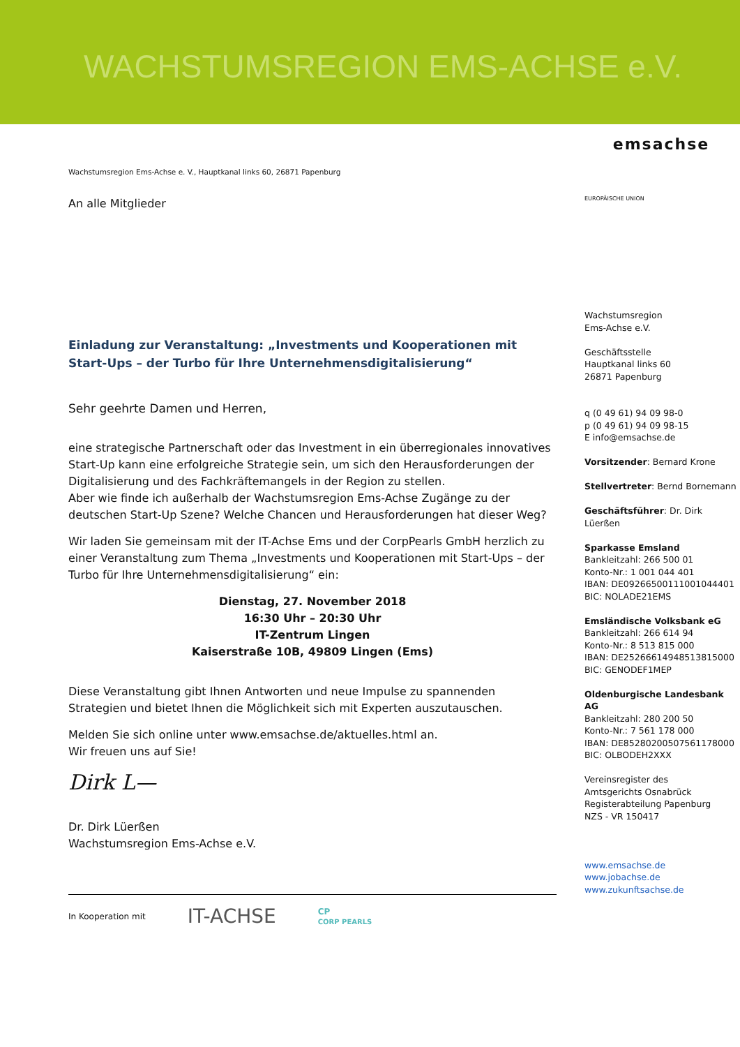WACHSTUMSREGION EMS-ACHSE e.V.
Wachstumsregion Ems-Achse e. V., Hauptkanal links 60, 26871 Papenburg
An alle Mitglieder
Einladung zur Veranstaltung: „Investments und Kooperationen mit Start-Ups – der Turbo für Ihre Unternehmensdigitalisierung“
Sehr geehrte Damen und Herren,
eine strategische Partnerschaft oder das Investment in ein überregionales innovatives Start-Up kann eine erfolgreiche Strategie sein, um sich den Herausforderungen der Digitalisierung und des Fachkräftemangels in der Region zu stellen.
Aber wie finde ich außerhalb der Wachstumsregion Ems-Achse Zugänge zu der deutschen Start-Up Szene? Welche Chancen und Herausforderungen hat dieser Weg?
Wir laden Sie gemeinsam mit der IT-Achse Ems und der CorpPearls GmbH herzlich zu einer Veranstaltung zum Thema „Investments und Kooperationen mit Start-Ups – der Turbo für Ihre Unternehmensdigitalisierung“ ein:
Dienstag, 27. November 2018
16:30 Uhr – 20:30 Uhr
IT-Zentrum Lingen
Kaiserstraße 10B, 49809 Lingen (Ems)
Diese Veranstaltung gibt Ihnen Antworten und neue Impulse zu spannenden Strategien und bietet Ihnen die Möglichkeit sich mit Experten auszutauschen.
Melden Sie sich online unter www.emsachse.de/aktuelles.html an.
Wir freuen uns auf Sie!
Dirk L—
Dr. Dirk Lüerßen
Wachstumsregion Ems-Achse e.V.
In Kooperation mit IT-ACHSE CP
CORP PEARLS
emsachse
EUROPÄISCHE UNION
Wachstumsregion
Ems-Achse e.V.
Geschäftsstelle
Hauptkanal links 60
26871 Papenburg
q (0 49 61) 94 09 98-0
p (0 49 61) 94 09 98-15
E info@emsachse.de
Vorsitzender: Bernard Krone
Stellvertreter: Bernd Bornemann
Geschäftsführer: Dr. Dirk Lüerßen
Sparkasse Emsland
Bankleitzahl: 266 500 01
Konto-Nr.: 1 001 044 401
IBAN: DE09266500111001044401
BIC: NOLADE21EMS
Emsländische Volksbank eG
Bankleitzahl: 266 614 94
Konto-Nr.: 8 513 815 000
IBAN: DE25266614948513815000
BIC: GENODEF1MEP
Oldenburgische Landesbank AG
Bankleitzahl: 280 200 50
Konto-Nr.: 7 561 178 000
IBAN: DE85280200507561178000
BIC: OLBODEH2XXX
Vereinsregister des
Amtsgerichts Osnabrück
Registerabteilung Papenburg
NZS - VR 150417
www.emsachse.de
www.jobachse.de
www.zukunftsachse.de